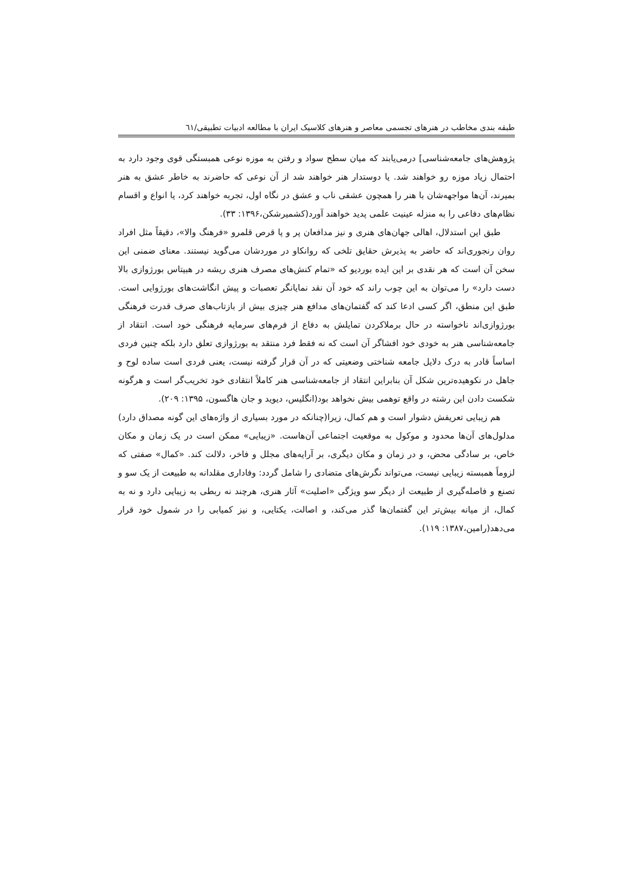طبقه بندی مخاطب در هنرهای تجسمی معاصر و هنرهای کلاسیک ایران با مطالعه ادبیات تطبیقی/٦١
پژوهش‌های جامعه‌شناسی] درمی‌یابند که میان سطح سواد و رفتن به موزه نوعی همبستگی قوی وجود دارد به احتمال زیاد موزه رو خواهند شد. یا دوستدار هنر خواهند شد از آن نوعی که حاضرند به خاطر عشق به هنر بمیرند، آن‌ها مواجهه‌شان با هنر را همچون عشقی ناب و عشق در نگاه اول، تجربه خواهند کرد، یا انواع و اقسام نظام‌های دفاعی را به منزله عینیت علمی پدید خواهند آورد(کشمیرشکن،۱۳۹۶: ۳۳).
طبق این استدلال، اهالی جهان‌های هنری و نیز مدافعان پر و پا قرص قلمرو «فرهنگ والا»، دقیقاً مثل افراد روان رنجوری‌اند که حاضر به پذیرش حقایق تلخی که روانکاو در موردشان می‌گوید نیستند. معنای ضمنی این سخن آن است که هر نقدی بر این ایده بوردیو که «تمام کنش‌های مصرف هنری ریشه در هبیتاس بورژوازی بالا دست دارد» را می‌توان به این چوب راند که خود آن نقد نمایانگر تعصبات و پیش انگاشت‌های بورژوایی است. طبق این منطق، اگر کسی ادعا کند که گفتمان‌های مدافع هنر چیزی بیش از بازتاب‌های صرف قدرت فرهنگی بورژوازی‌اند ناخواسته در حال برملاکردن تمایلش به دفاع از فرم‌های سرمایه فرهنگی خود است. انتقاد از جامعه‌شناسی هنر به خودی خود افشاگر آن است که نه فقط فرد منتقد به بورژوازی تعلق دارد بلکه چنین فردی اساساً قادر به درک دلایل جامعه شناختی وضعیتی که در آن قرار گرفته نیست، یعنی فردی است ساده لوح و جاهل در نکوهیده‌ترین شکل آن بنابراین انتقاد از جامعه‌شناسی هنر کاملاً انتقادی خود تخریب‌گر است و هرگونه شکست دادن این رشته در واقع توهمی بیش نخواهد بود(انگلیس، دیوید و جان هاگسون، ۱۳۹۵: ۲۰۹).
هم زیبایی تعریفش دشوار است و هم کمال، زیرا(چنانکه در مورد بسیاری از واژه‌های این گونه مصداق دارد) مدلول‌های آن‌ها محدود و موکول به موقعیت اجتماعی آن‌هاست. «زیبایی» ممکن است در یک زمان و مکان خاص، بر سادگی محض، و در زمان و مکان دیگری، بر آرایه‌های مجلل و فاخر، دلالت کند. «کمال» صفتی که لزوماً همبسته زیبایی نیست، می‌تواند نگرش‌های متضادی را شامل گردد: وفاداری مقلدانه به طبیعت از یک سو و تصنع و فاصله‌گیری از طبیعت از دیگر سو ویژگی «اصلیت» آثار هنری، هرچند نه ربطی به زیبایی دارد و نه به کمال، از میانه بیش‌تر این گفتمان‌ها گذر می‌کند، و اصالت، یکتایی، و نیز کمیابی را در شمول خود قرار می‌دهد(رامین،۱۳۸۷: ۱۱۹).